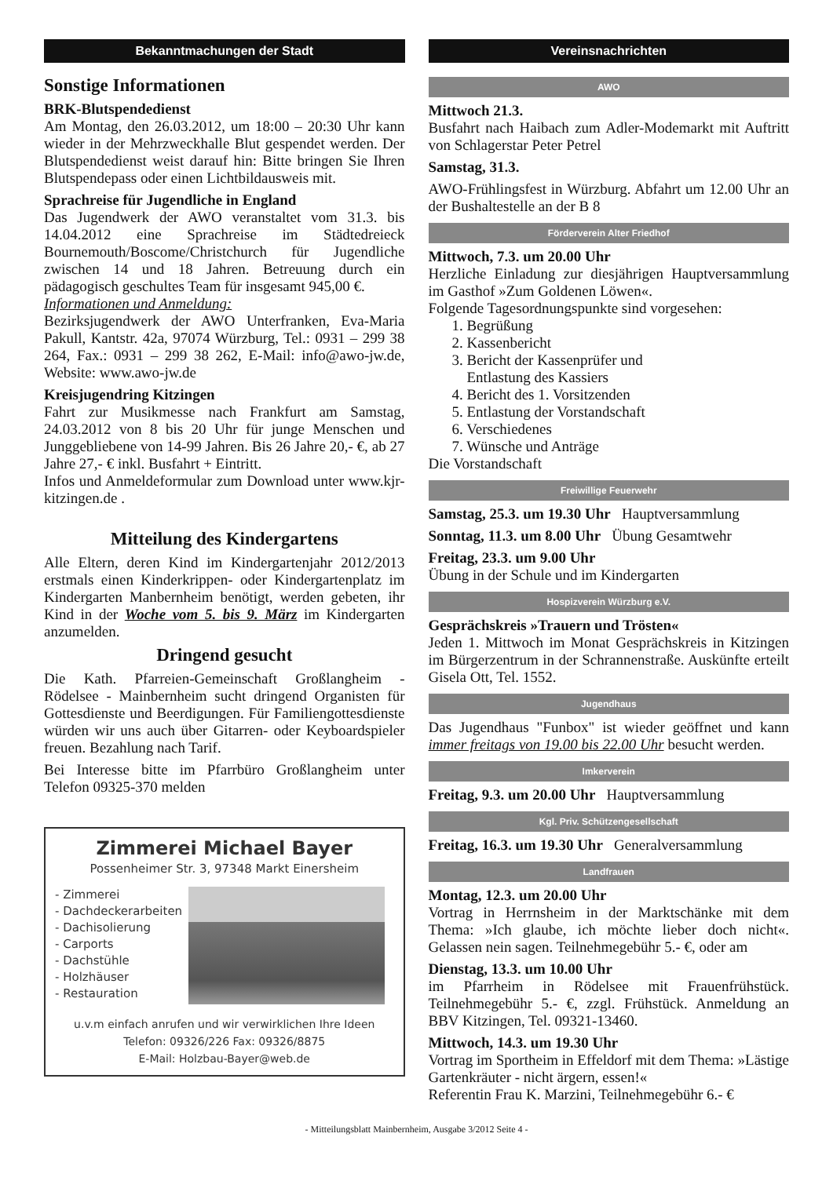Bekanntmachungen der Stadt
Sonstige Informationen
BRK-Blutspendedienst
Am Montag, den 26.03.2012, um 18:00 – 20:30 Uhr kann wieder in der Mehrzweckhalle Blut gespendet werden. Der Blutspendedienst weist darauf hin: Bitte bringen Sie Ihren Blutspendepass oder einen Lichtbildausweis mit.
Sprachreise für Jugendliche in England
Das Jugendwerk der AWO veranstaltet vom 31.3. bis 14.04.2012 eine Sprachreise im Städtedreieck Bournemouth/Boscome/Christchurch für Jugendliche zwischen 14 und 18 Jahren. Betreuung durch ein pädagogisch geschultes Team für insgesamt 945,00 €.
Informationen und Anmeldung:
Bezirksjugendwerk der AWO Unterfranken, Eva-Maria Pakull, Kantstr. 42a, 97074 Würzburg, Tel.: 0931 – 299 38 264, Fax.: 0931 – 299 38 262, E-Mail: info@awo-jw.de, Website: www.awo-jw.de
Kreisjugendring Kitzingen
Fahrt zur Musikmesse nach Frankfurt am Samstag, 24.03.2012 von 8 bis 20 Uhr für junge Menschen und Junggebliebene von 14-99 Jahren. Bis 26 Jahre 20,- €, ab 27 Jahre 27,- € inkl. Busfahrt + Eintritt.
Infos und Anmeldeformular zum Download unter www.kjr-kitzingen.de .
Mitteilung des Kindergartens
Alle Eltern, deren Kind im Kindergartenjahr 2012/2013 erstmals einen Kinderkrippen- oder Kindergartenplatz im Kindergarten Manbernheim benötigt, werden gebeten, ihr Kind in der Woche vom 5. bis 9. März im Kindergarten anzumelden.
Dringend gesucht
Die Kath. Pfarreien-Gemeinschaft Großlangheim - Rödelsee - Mainbernheim sucht dringend Organisten für Gottesdienste und Beerdigungen. Für Familiengottesdienste würden wir uns auch über Gitarren- oder Keyboardspieler freuen. Bezahlung nach Tarif.
Bei Interesse bitte im Pfarrbüro Großlangheim unter Telefon 09325-370 melden
Zimmerei Michael Bayer
Possenheimer Str. 3, 97348 Markt Einersheim
- Zimmerei
- Dachdeckerarbeiten
- Dachisolierung
- Carports
- Dachstühle
- Holzhäuser
- Restauration
u.v.m einfach anrufen und wir verwirklichen Ihre Ideen
Telefon: 09326/226 Fax: 09326/8875
E-Mail: Holzbau-Bayer@web.de
Vereinsnachrichten
AWO
Mittwoch 21.3.
Busfahrt nach Haibach zum Adler-Modemarkt mit Auftritt von Schlagerstar Peter Petrel
Samstag, 31.3.
AWO-Frühlingsfest in Würzburg. Abfahrt um 12.00 Uhr an der Bushaltestelle an der B 8
Förderverein Alter Friedhof
Mittwoch, 7.3. um 20.00 Uhr
Herzliche Einladung zur diesjährigen Hauptversammlung im Gasthof »Zum Goldenen Löwen«.
Folgende Tagesordnungspunkte sind vorgesehen:
1. Begrüßung
2. Kassenbericht
3. Bericht der Kassenprüfer und
Entlastung des Kassiers
4. Bericht des 1. Vorsitzenden
5. Entlastung der Vorstandschaft
6. Verschiedenes
7. Wünsche und Anträge
Die Vorstandschaft
Freiwillige Feuerwehr
Samstag, 25.3. um 19.30 Uhr Hauptversammlung
Sonntag, 11.3. um 8.00 Uhr Übung Gesamtwehr
Freitag, 23.3. um 9.00 Uhr
Übung in der Schule und im Kindergarten
Hospizverein Würzburg e.V.
Gesprächskreis »Trauern und Trösten«
Jeden 1. Mittwoch im Monat Gesprächskreis in Kitzingen im Bürgerzentrum in der Schrannenstraße. Auskünfte erteilt Gisela Ott, Tel. 1552.
Jugendhaus
Das Jugendhaus "Funbox" ist wieder geöffnet und kann immer freitags von 19.00 bis 22.00 Uhr besucht werden.
Imkerverein
Freitag, 9.3. um 20.00 Uhr Hauptversammlung
Kgl. Priv. Schützengesellschaft
Freitag, 16.3. um 19.30 Uhr Generalversammlung
Landfrauen
Montag, 12.3. um 20.00 Uhr
Vortrag in Herrnsheim in der Marktschänke mit dem Thema: »Ich glaube, ich möchte lieber doch nicht«. Gelassen nein sagen. Teilnehmegebühr 5.- €, oder am
Dienstag, 13.3. um 10.00 Uhr
im Pfarrheim in Rödelsee mit Frauenfrühstück. Teilnehmegebühr 5.- €, zzgl. Frühstück. Anmeldung an BBV Kitzingen, Tel. 09321-13460.
Mittwoch, 14.3. um 19.30 Uhr
Vortrag im Sportheim in Effeldorf mit dem Thema: »Lästige Gartenkräuter - nicht ärgern, essen!«
Referentin Frau K. Marzini, Teilnehmegebühr 6.- €
- Mitteilungsblatt Mainbernheim, Ausgabe 3/2012 Seite 4 -